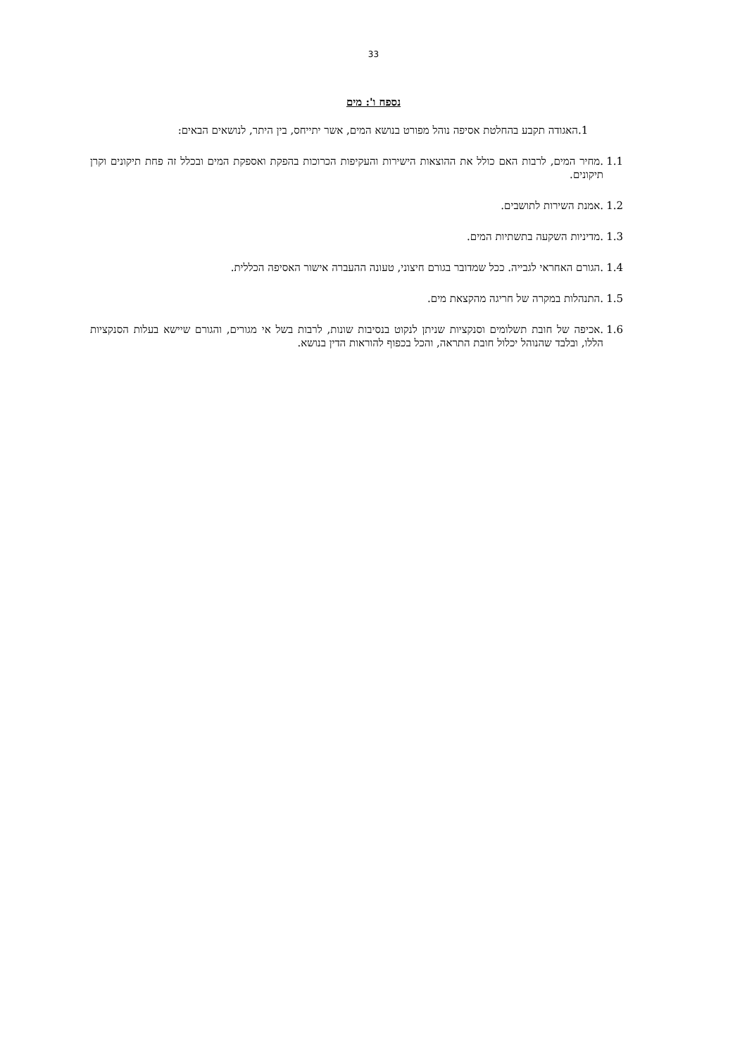33
נספח ו': מים
.1 האגודה תקבע בהחלטת אסיפה נוהל מפורט בנושא המים, אשר יתייחס, בין היתר, לנושאים הבאים:
1.1.מחיר המים, לרבות האם כולל את ההוצאות הישירות והעקיפות הכרוכות בהפקת ואספקת המים ובכלל זה פחת תיקונים וקרן תיקונים.
1.2.אמנת השירות לתושבים.
1.3.מדיניות השקעה בתשתיות המים.
1.4.הגורם האחראי לגבייה. ככל שמדובר בגורם חיצוני, טעונה ההעברה אישור האסיפה הכללית.
1.5.התנהלות במקרה של חריגה מהקצאת מים.
1.6.אכיפה של חובת תשלומים וסנקציות שניתן לנקוט בנסיבות שונות, לרבות בשל אי מגורים, והגורם שיישא בעלות הסנקציות הללו, ובלבד שהנוהל יכלול חובת התראה, והכל בכפוף להוראות הדין בנושא.